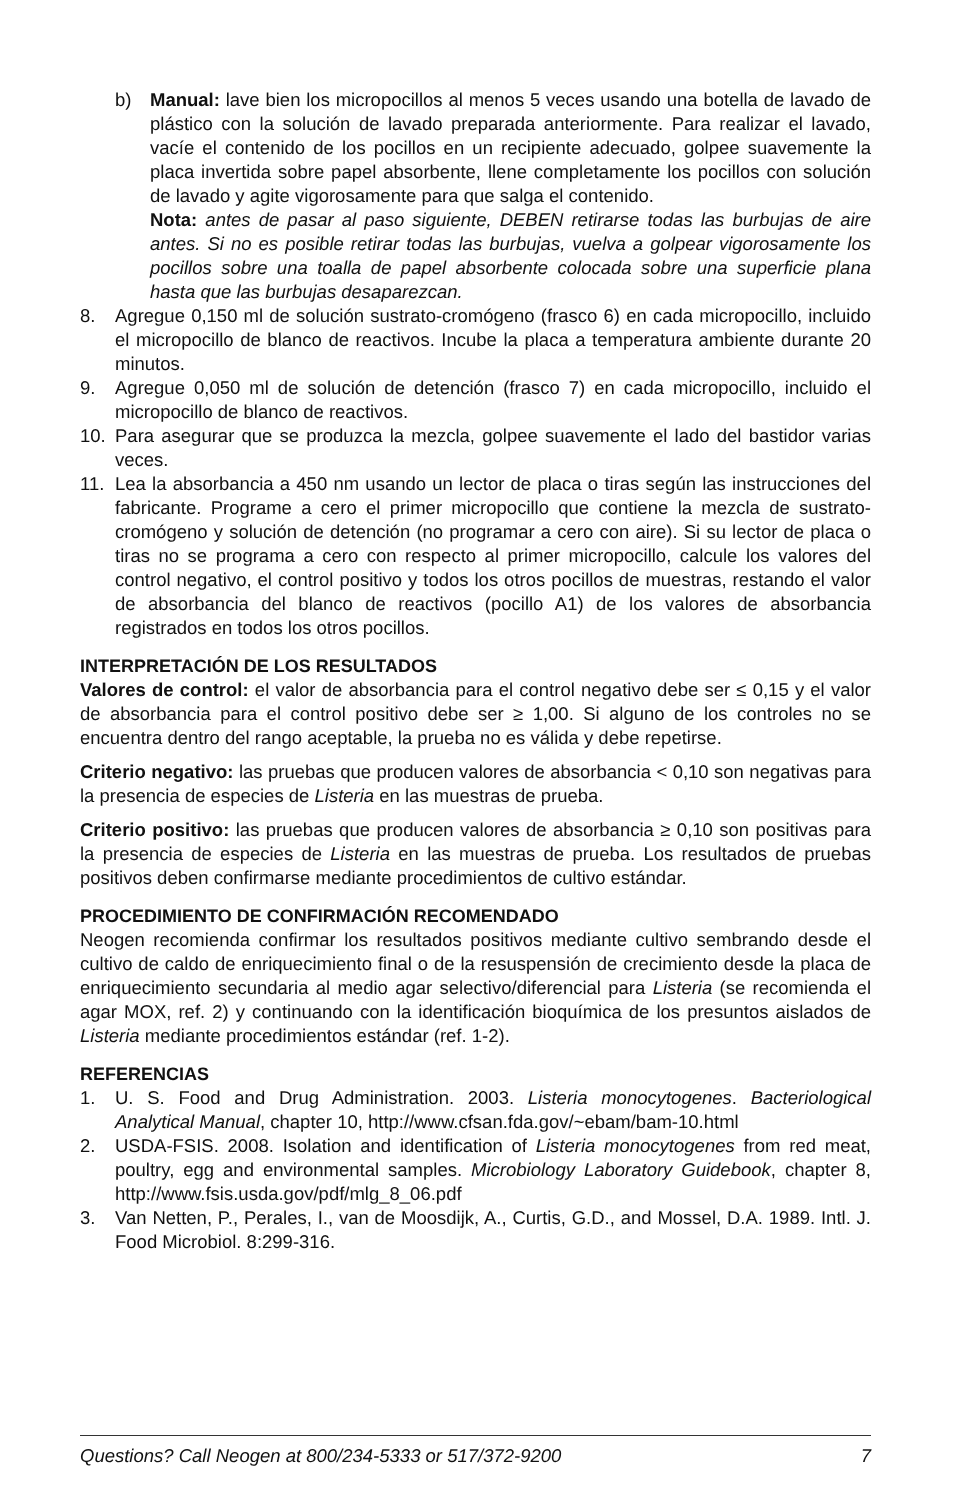b) Manual: lave bien los micropocillos al menos 5 veces usando una botella de lavado de plástico con la solución de lavado preparada anteriormente. Para realizar el lavado, vacíe el contenido de los pocillos en un recipiente adecuado, golpee suavemente la placa invertida sobre papel absorbente, llene completamente los pocillos con solución de lavado y agite vigorosamente para que salga el contenido.
Nota: antes de pasar al paso siguiente, DEBEN retirarse todas las burbujas de aire antes. Si no es posible retirar todas las burbujas, vuelva a golpear vigorosamente los pocillos sobre una toalla de papel absorbente colocada sobre una superficie plana hasta que las burbujas desaparezcan.
8. Agregue 0,150 ml de solución sustrato-cromógeno (frasco 6) en cada micropocillo, incluido el micropocillo de blanco de reactivos. Incube la placa a temperatura ambiente durante 20 minutos.
9. Agregue 0,050 ml de solución de detención (frasco 7) en cada micropocillo, incluido el micropocillo de blanco de reactivos.
10. Para asegurar que se produzca la mezcla, golpee suavemente el lado del bastidor varias veces.
11. Lea la absorbancia a 450 nm usando un lector de placa o tiras según las instrucciones del fabricante. Programe a cero el primer micropocillo que contiene la mezcla de sustrato-cromógeno y solución de detención (no programar a cero con aire). Si su lector de placa o tiras no se programa a cero con respecto al primer micropocillo, calcule los valores del control negativo, el control positivo y todos los otros pocillos de muestras, restando el valor de absorbancia del blanco de reactivos (pocillo A1) de los valores de absorbancia registrados en todos los otros pocillos.
INTERPRETACIÓN DE LOS RESULTADOS
Valores de control: el valor de absorbancia para el control negativo debe ser ≤ 0,15 y el valor de absorbancia para el control positivo debe ser ≥ 1,00. Si alguno de los controles no se encuentra dentro del rango aceptable, la prueba no es válida y debe repetirse.
Criterio negativo: las pruebas que producen valores de absorbancia < 0,10 son negativas para la presencia de especies de Listeria en las muestras de prueba.
Criterio positivo: las pruebas que producen valores de absorbancia ≥ 0,10 son positivas para la presencia de especies de Listeria en las muestras de prueba. Los resultados de pruebas positivos deben confirmarse mediante procedimientos de cultivo estándar.
PROCEDIMIENTO DE CONFIRMACIÓN RECOMENDADO
Neogen recomienda confirmar los resultados positivos mediante cultivo sembrando desde el cultivo de caldo de enriquecimiento final o de la resuspensión de crecimiento desde la placa de enriquecimiento secundaria al medio agar selectivo/diferencial para Listeria (se recomienda el agar MOX, ref. 2) y continuando con la identificación bioquímica de los presuntos aislados de Listeria mediante procedimientos estándar (ref. 1-2).
REFERENCIAS
1. U. S. Food and Drug Administration. 2003. Listeria monocytogenes. Bacteriological Analytical Manual, chapter 10, http://www.cfsan.fda.gov/~ebam/bam-10.html
2. USDA-FSIS. 2008. Isolation and identification of Listeria monocytogenes from red meat, poultry, egg and environmental samples. Microbiology Laboratory Guidebook, chapter 8, http://www.fsis.usda.gov/pdf/mlg_8_06.pdf
3. Van Netten, P., Perales, I., van de Moosdijk, A., Curtis, G.D., and Mossel, D.A. 1989. Intl. J. Food Microbiol. 8:299-316.
Questions? Call Neogen at 800/234-5333 or 517/372-9200 7